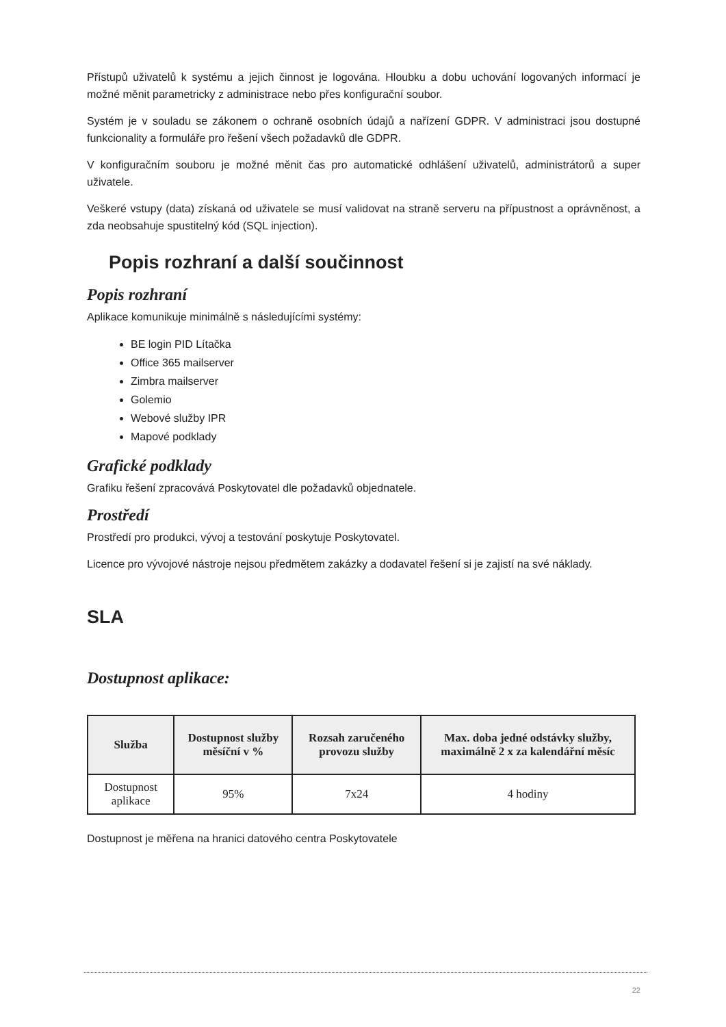Přístupů uživatelů k systému a jejich činnost je logována. Hloubku a dobu uchování logovaných informací je možné měnit parametricky z administrace nebo přes konfigurační soubor.
Systém je v souladu se zákonem o ochraně osobních údajů a nařízení GDPR. V administraci jsou dostupné funkcionality a formuláře pro řešení všech požadavků dle GDPR.
V konfiguračním souboru je možné měnit čas pro automatické odhlášení uživatelů, administrátorů a super uživatele.
Veškeré vstupy (data) získaná od uživatele se musí validovat na straně serveru na přípustnost a oprávněnost, a zda neobsahuje spustitelný kód (SQL injection).
Popis rozhraní a další součinnost
Popis rozhraní
Aplikace komunikuje minimálně s následujícími systémy:
BE login PID Lítačka
Office 365 mailserver
Zimbra mailserver
Golemio
Webové služby IPR
Mapové podklady
Grafické podklady
Grafiku řešení zpracovává Poskytovatel dle požadavků objednatele.
Prostředí
Prostředí pro produkci, vývoj a testování poskytuje Poskytovatel.
Licence pro vývojové nástroje nejsou předmětem zakázky a dodavatel řešení si je zajistí na své náklady.
SLA
Dostupnost aplikace:
| Služba | Dostupnost služby měsíční v % | Rozsah zaručeného provozu služby | Max. doba jedné odstávky služby, maximálně 2 x za kalendářní měsíc |
| --- | --- | --- | --- |
| Dostupnost aplikace | 95% | 7x24 | 4 hodiny |
Dostupnost je měřena na hranici datového centra Poskytovatele
22